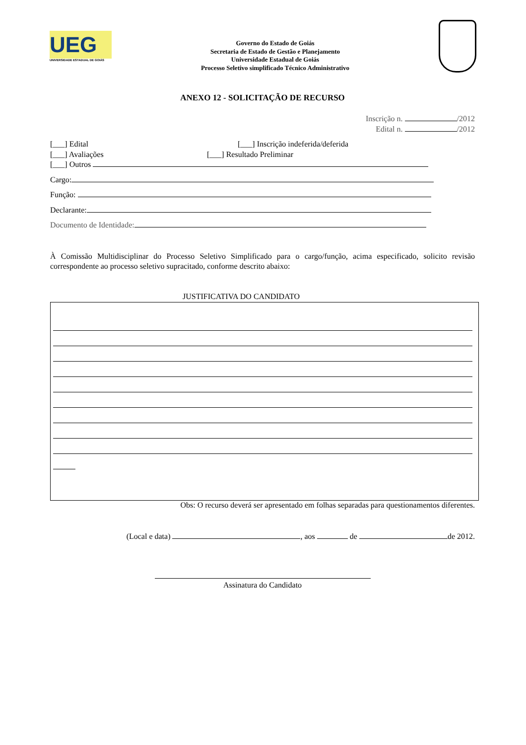UEG
UNIVERSIDADE ESTADUAL DE GOIÁS
Governo do Estado de Goiás
Secretaria de Estado de Gestão e Planejamento
Universidade Estadual de Goiás
Processo Seletivo simplificado Técnico Administrativo
ANEXO 12 - SOLICITAÇÃO DE RECURSO
Inscrição n. /2012
Edital n. /2012
[___] Edital [___] Inscrição indeferida/deferida
[___] Avaliações [___] Resultado Preliminar
[___] Outros
Cargo:
Função:
Declarante:
Documento de Identidade:
À Comissão Multidisciplinar do Processo Seletivo Simplificado para o cargo/função, acima especificado, solicito revisão correspondente ao processo seletivo supracitado, conforme descrito abaixo:
JUSTIFICATIVA DO CANDIDATO
Obs: O recurso deverá ser apresentado em folhas separadas para questionamentos diferentes.
(Local e data) , aos de de 2012.
Assinatura do Candidato